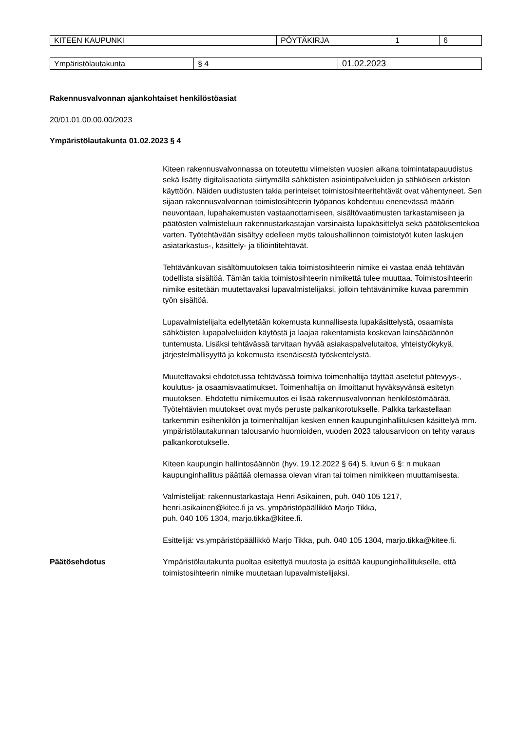| KITEEN KAUPUNKI | PÖYTÄKIRJA | 1 | 6 |
| Ympäristölautakunta | § 4 | 01.02.2023 |
Rakennusvalvonnan ajankohtaiset henkilöstöasiat
20/01.01.00.00.00/2023
Ympäristölautakunta 01.02.2023 § 4
Kiteen rakennusvalvonnassa on toteutettu viimeisten vuosien aikana toimintatapauudistus sekä lisätty digitalisaatiota siirtymällä sähköisten asiointipalveluiden ja sähköisen arkiston käyttöön. Näiden uudistusten takia perinteiset toimistosihteeritehtävät ovat vähentyneet. Sen sijaan rakennusvalvonnan toimistosihteerin työpanos kohdentuu enenevässä määrin neuvontaan, lupahakemusten vastaanottamiseen, sisältövaatimusten tarkastamiseen ja päätösten valmisteluun rakennustarkastajan varsinaista lupakäsittelyä sekä päätöksentekoa varten. Työtehtävään sisältyy edelleen myös taloushallinnon toimistotyöt kuten laskujen asiatarkastus-, käsittely- ja tiliöintitehtävät.
Tehtävänkuvan sisältömuutoksen takia toimistosihteerin nimike ei vastaa enää tehtävän todellista sisältöä. Tämän takia toimistosihteerin nimikettä tulee muuttaa. Toimistosihteerin nimike esitetään muutettavaksi lupavalmistelijaksi, jolloin tehtävänimike kuvaa paremmin työn sisältöä.
Lupavalmistelijalta edellytetään kokemusta kunnallisesta lupakäsittelystä, osaamista sähköisten lupapalveluiden käytöstä ja laajaa rakentamista koskevan lainsäädännön tuntemusta. Lisäksi tehtävässä tarvitaan hyvää asiakaspalvelutaitoa, yhteistyökykyä, järjestelmällisyyttä ja kokemusta itsenäisestä työskentelystä.
Muutettavaksi ehdotetussa tehtävässä toimiva toimenhaltija täyttää asetetut pätevyys-, koulutus- ja osaamisvaatimukset. Toimenhaltija on ilmoittanut hyväksyvänsä esitetyn muutoksen. Ehdotettu nimikemuutos ei lisää rakennusvalvonnan henkilöstömäärää. Työtehtävien muutokset ovat myös peruste palkankorotukselle. Palkka tarkastellaan tarkemmin esihenkilön ja toimenhaltijan kesken ennen kaupunginhallituksen käsittelyä mm. ympäristölautakunnan talousarvio huomioiden, vuoden 2023 talousarvioon on tehty varaus palkankorotukselle.
Kiteen kaupungin hallintosäännön (hyv. 19.12.2022 § 64) 5. luvun 6 §: n mukaan kaupunginhallitus päättää olemassa olevan viran tai toimen nimikkeen muuttamisesta.
Valmistelijat: rakennustarkastaja Henri Asikainen, puh. 040 105 1217, henri.asikainen@kitee.fi ja vs. ympäristöpäällikkö Marjo Tikka,
puh. 040 105 1304, marjo.tikka@kitee.fi.
Esittelijä: vs.ympäristöpäällikkö Marjo Tikka, puh. 040 105 1304, marjo.tikka@kitee.fi.
Päätösehdotus Ympäristölautakunta puoltaa esitettyä muutosta ja esittää kaupunginhallitukselle, että toimistosihteerin nimike muutetaan lupavalmistelijaksi.